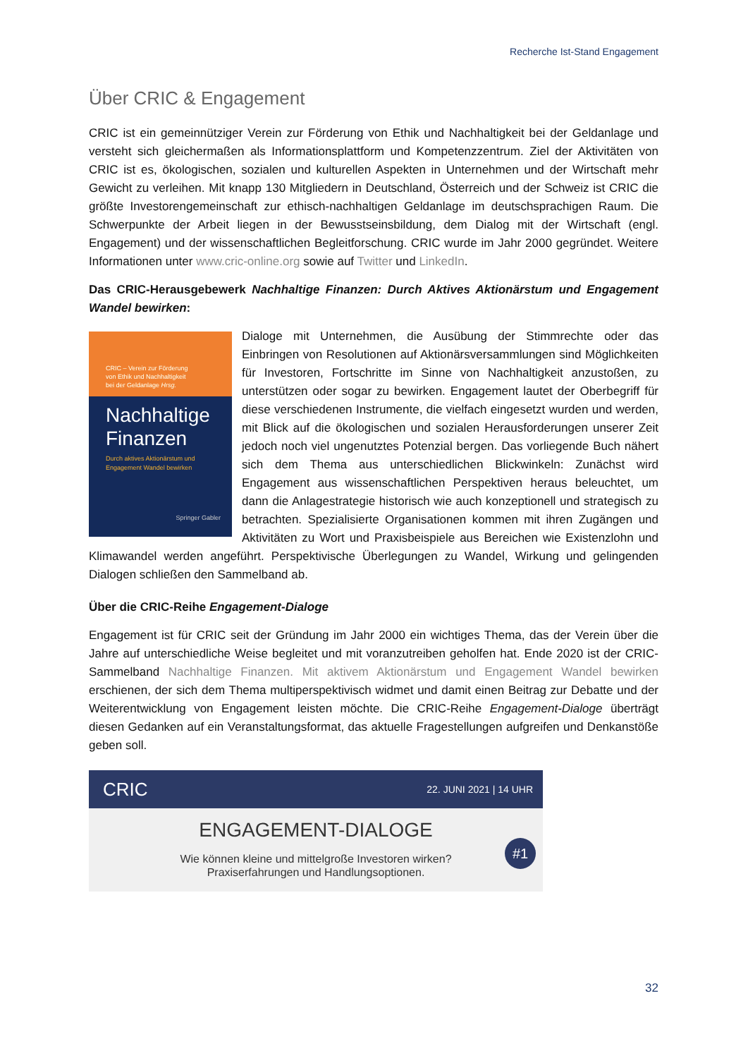Recherche Ist-Stand Engagement
Über CRIC & Engagement
CRIC ist ein gemeinnütziger Verein zur Förderung von Ethik und Nachhaltigkeit bei der Geldanlage und versteht sich gleichermaßen als Informationsplattform und Kompetenzzentrum. Ziel der Aktivitäten von CRIC ist es, ökologischen, sozialen und kulturellen Aspekten in Unternehmen und der Wirtschaft mehr Gewicht zu verleihen. Mit knapp 130 Mitgliedern in Deutschland, Österreich und der Schweiz ist CRIC die größte Investorengemeinschaft zur ethisch-nachhaltigen Geldanlage im deutschsprachigen Raum. Die Schwerpunkte der Arbeit liegen in der Bewusstseinsbildung, dem Dialog mit der Wirtschaft (engl. Engagement) und der wissenschaftlichen Begleitforschung. CRIC wurde im Jahr 2000 gegründet. Weitere Informationen unter www.cric-online.org sowie auf Twitter und LinkedIn.
Das CRIC-Herausgebewerk Nachhaltige Finanzen: Durch Aktives Aktionärstum und Engagement Wandel bewirken:
CRIC – Verein zur Förderung
von Ethik und Nachhaltigkeit
bei der Geldanlage Hrsg.
Nachhaltige
Finanzen
Durch aktives Aktionärstum und Engagement Wandel bewirken
Springer Gabler
Dialoge mit Unternehmen, die Ausübung der Stimmrechte oder das Einbringen von Resolutionen auf Aktionärsversammlungen sind Möglichkeiten für Investoren, Fortschritte im Sinne von Nachhaltigkeit anzustoßen, zu unterstützen oder sogar zu bewirken. Engagement lautet der Oberbegriff für diese verschiedenen Instrumente, die vielfach eingesetzt wurden und werden, mit Blick auf die ökologischen und sozialen Herausforderungen unserer Zeit jedoch noch viel ungenutztes Potenzial bergen. Das vorliegende Buch nähert sich dem Thema aus unterschiedlichen Blickwinkeln: Zunächst wird Engagement aus wissenschaftlichen Perspektiven heraus beleuchtet, um dann die Anlagestrategie historisch wie auch konzeptionell und strategisch zu betrachten. Spezialisierte Organisationen kommen mit ihren Zugängen und Aktivitäten zu Wort und Praxisbeispiele aus Bereichen wie Existenzlohn und Klimawandel werden angeführt. Perspektivische Überlegungen zu Wandel, Wirkung und gelingenden Dialogen schließen den Sammelband ab.
Über die CRIC-Reihe Engagement-Dialoge
Engagement ist für CRIC seit der Gründung im Jahr 2000 ein wichtiges Thema, das der Verein über die Jahre auf unterschiedliche Weise begleitet und mit voranzutreiben geholfen hat. Ende 2020 ist der CRIC-Sammelband Nachhaltige Finanzen. Mit aktivem Aktionärstum und Engagement Wandel bewirken erschienen, der sich dem Thema multiperspektivisch widmet und damit einen Beitrag zur Debatte und der Weiterentwicklung von Engagement leisten möchte. Die CRIC-Reihe Engagement-Dialoge überträgt diesen Gedanken auf ein Veranstaltungsformat, das aktuelle Fragestellungen aufgreifen und Denkanstöße geben soll.
CRIC 22. JUNI 2021 | 14 UHR
ENGAGEMENT-DIALOGE
Wie können kleine und mittelgroße Investoren wirken?
Praxiserfahrungen und Handlungsoptionen.
#1
32